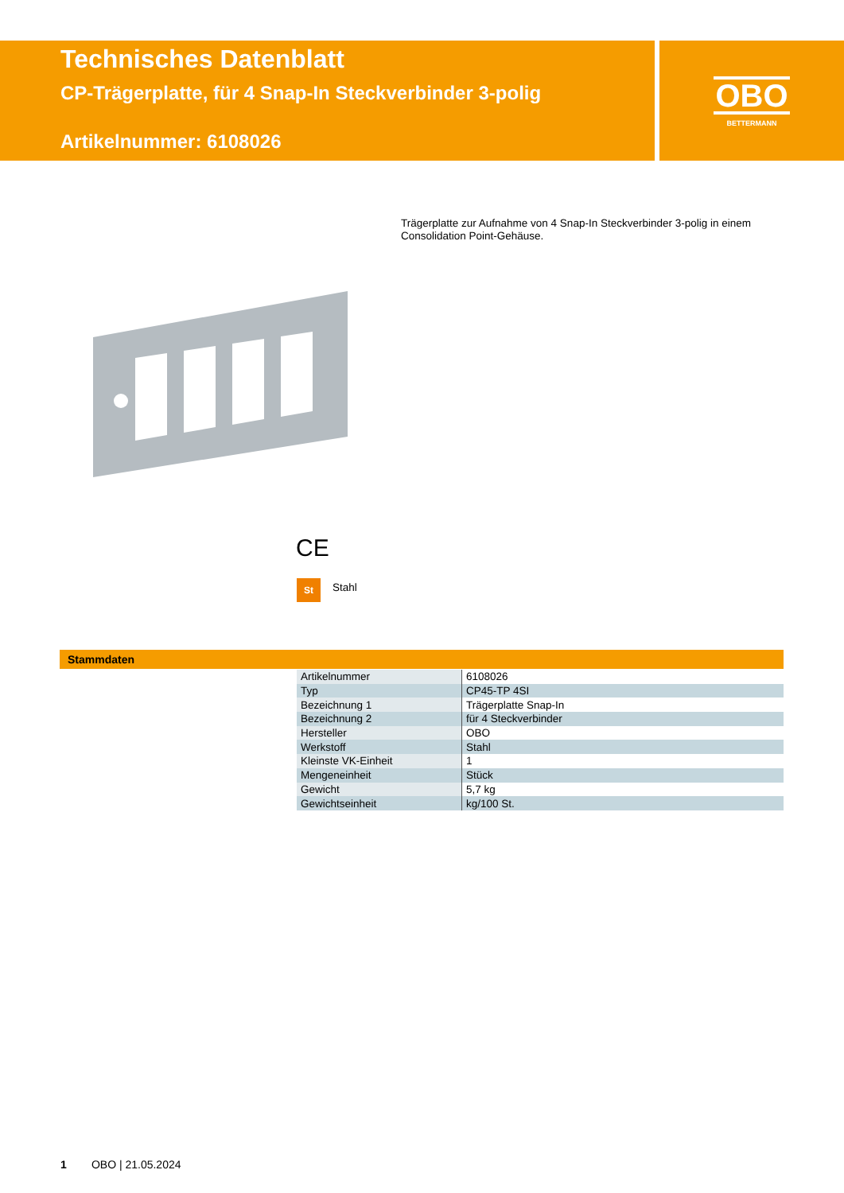Technisches Datenblatt
CP-Trägerplatte, für 4 Snap-In Steckverbinder 3-polig
Artikelnummer: 6108026
OBO
BETTERMANN
Trägerplatte zur Aufnahme von 4 Snap-In Steckverbinder 3-polig in einem Consolidation Point-Gehäuse.
CE
St Stahl
Stammdaten
| Artikelnummer | 6108026 |
| Typ | CP45-TP 4SI |
| Bezeichnung 1 | Trägerplatte Snap-In |
| Bezeichnung 2 | für 4 Steckverbinder |
| Hersteller | OBO |
| Werkstoff | Stahl |
| Kleinste VK-Einheit | 1 |
| Mengeneinheit | Stück |
| Gewicht | 5,7 kg |
| Gewichtseinheit | kg/100 St. |
1 OBO | 21.05.2024